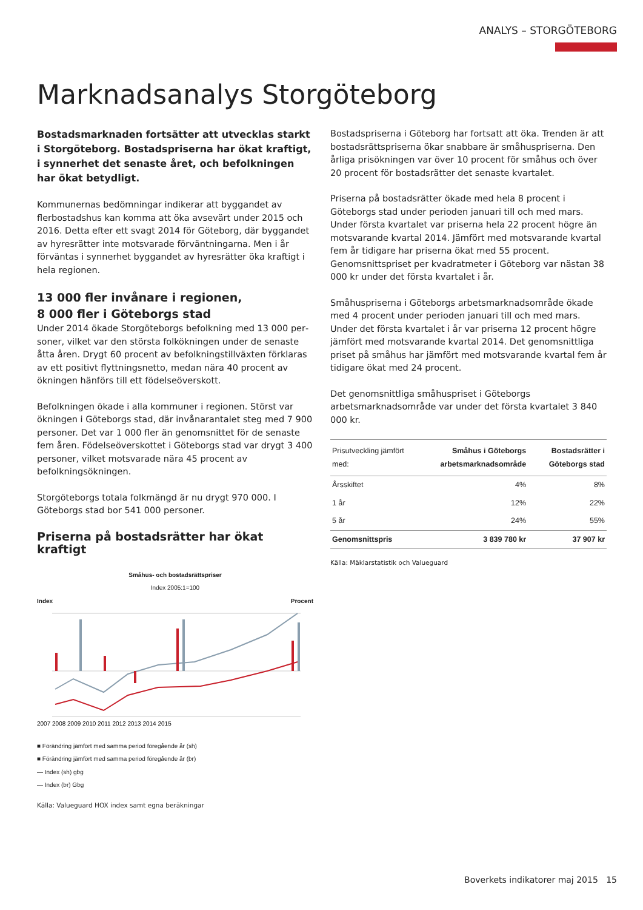ANALYS – STORGÖTEBORG
Marknadsanalys Storgöteborg
Bostadsmarknaden fortsätter att utvecklas starkt i Stor­göteborg. Bostadspriserna har ökat kraftigt, i synnerhet det senaste året, och befolkningen har ökat betydligt.
Kommunernas bedömningar indikerar att byggandet av flerbo­stadshus kan komma att öka avsevärt under 2015 och 2016. Detta efter ett svagt 2014 för Göteborg, där byggandet av hyres­rätter inte motsvarade förväntningarna. Men i år förväntas i syn­nerhet byggandet av hyresrätter öka kraftigt i hela regionen.
13 000 fler invånare i regionen,
8 000 fler i Göteborgs stad
Under 2014 ökade Storgöteborgs befolkning med 13 000 per­soner, vilket var den största folkökningen under de senaste åtta åren. Drygt 60 procent av befolkningstillväxten förklaras av ett po­sitivt flyttningsnetto, medan nära 40 procent av ökningen hänförs till ett födelseöverskott.
Befolkningen ökade i alla kommuner i regionen. Störst var ökning­en i Göteborgs stad, där invånarantalet steg med 7 900 personer. Det var 1 000 fler än genomsnittet för de senaste fem åren. Fö­delseöverskottet i Göteborgs stad var drygt 3 400 personer, vilket motsvarade nära 45 procent av befolkningsökningen.
Storgöteborgs totala folkmängd är nu drygt 970 000. I Göteborgs stad bor 541 000 personer.
Priserna på bostadsrätter har ökat kraftigt
Småhus- och bostadsrättspriser
Index 2005:1=100
Index Procent
2007 2008 2009 2010 2011 2012 2013 2014 2015
■ Förändring jämfört med samma period föregående år (sh)
■ Förändring jämfört med samma period föregående år (br)
— Index (sh) gbg
— Index (br) Gbg
Källa: Valueguard HOX index samt egna beräkningar
Bostadspriserna i Göteborg har fortsatt att öka. Trenden är att bostadsrättspriserna ökar snabbare är småhuspriserna. Den årliga prisökningen var över 10 procent för småhus och över 20 procent för bostadsrätter det senaste kvartalet.
Priserna på bostadsrätter ökade med hela 8 procent i Göteborgs stad under perioden januari till och med mars. Under första kvar­talet var priserna hela 22 procent högre än motsvarande kvartal 2014. Jämfört med motsvarande kvartal fem år tidigare har pri­serna ökat med 55 procent. Genomsnittspriset per kvadratmeter i Göteborg var nästan 38 000 kr under det första kvartalet i år.
Småhuspriserna i Göteborgs arbetsmarknadsområde ökade med 4 procent under perioden januari till och med mars. Under det första kvartalet i år var priserna 12 procent högre jämfört med motsvarande kvartal 2014. Det genomsnittliga priset på småhus har jämfört med motsvarande kvartal fem år tidigare ökat med 24 procent.
Det genomsnittliga småhuspriset i Göteborgs arbetsmarknadsom­råde var under det första kvartalet 3 840 000 kr.
| Prisutveckling jämfört med: | Småhus i Göteborgs arbetsmarknadsområde | Bostadsrätter i Göteborgs stad |
| --- | --- | --- |
| Årsskiftet | 4% | 8% |
| 1 år | 12% | 22% |
| 5 år | 24% | 55% |
| Genomsnittspris | 3 839 780 kr | 37 907 kr |
Källa: Mäklarstatistik och Valueguard
Boverkets indikatorer maj 2015 15